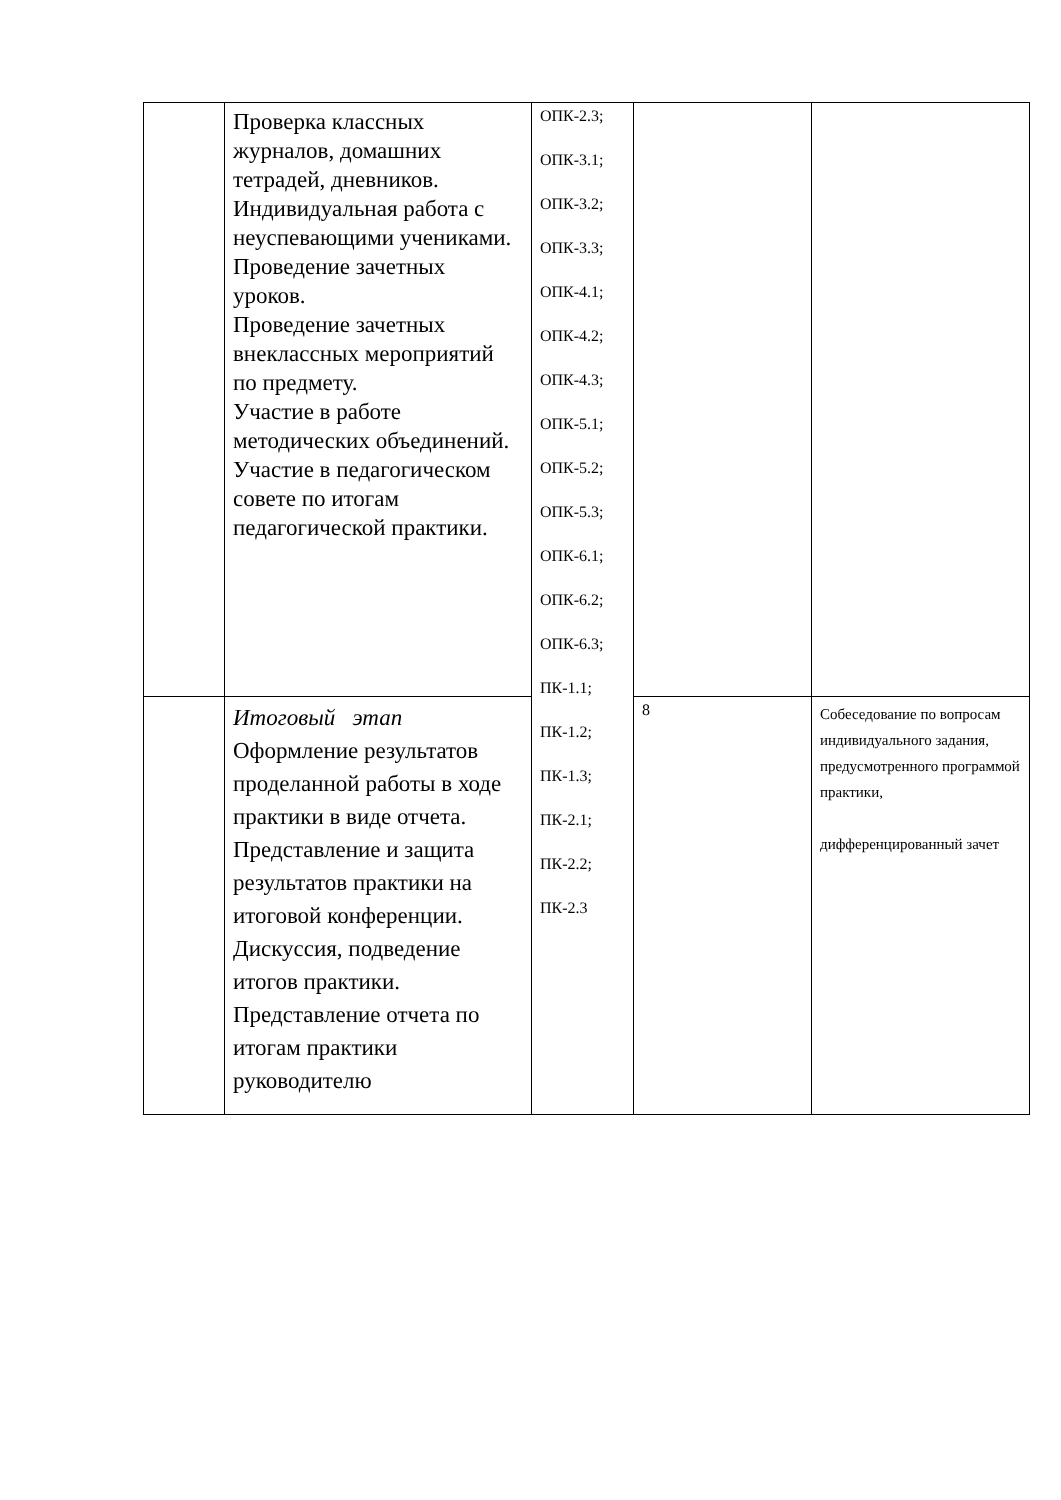| | Проверка классных журналов, домашних тетрадей, дневников. Индивидуальная работа с неуспевающими учениками. Проведение зачетных уроков. Проведение зачетных внеклассных мероприятий по предмету. Участие в работе методических объединений. Участие в педагогическом совете по итогам педагогической практики. | ОПК-2.3; ОПК-3.1; ОПК-3.2; ОПК-3.3; ОПК-4.1; ОПК-4.2; ОПК-4.3; ОПК-5.1; ОПК-5.2; ОПК-5.3; ОПК-6.1; ОПК-6.2; ОПК-6.3; ПК-1.1; ПК-1.2; ПК-1.3; ПК-2.1; ПК-2.2; ПК-2.3 | | |
| | Итоговый этап Оформление результатов проделанной работы в ходе практики в виде отчета. Представление и защита результатов практики на итоговой конференции. Дискуссия, подведение итогов практики. Представление отчета по итогам практики руководителю | | 8 | Собеседование по вопросам индивидуального задания, предусмотренного программой практики, дифференцированный зачет |